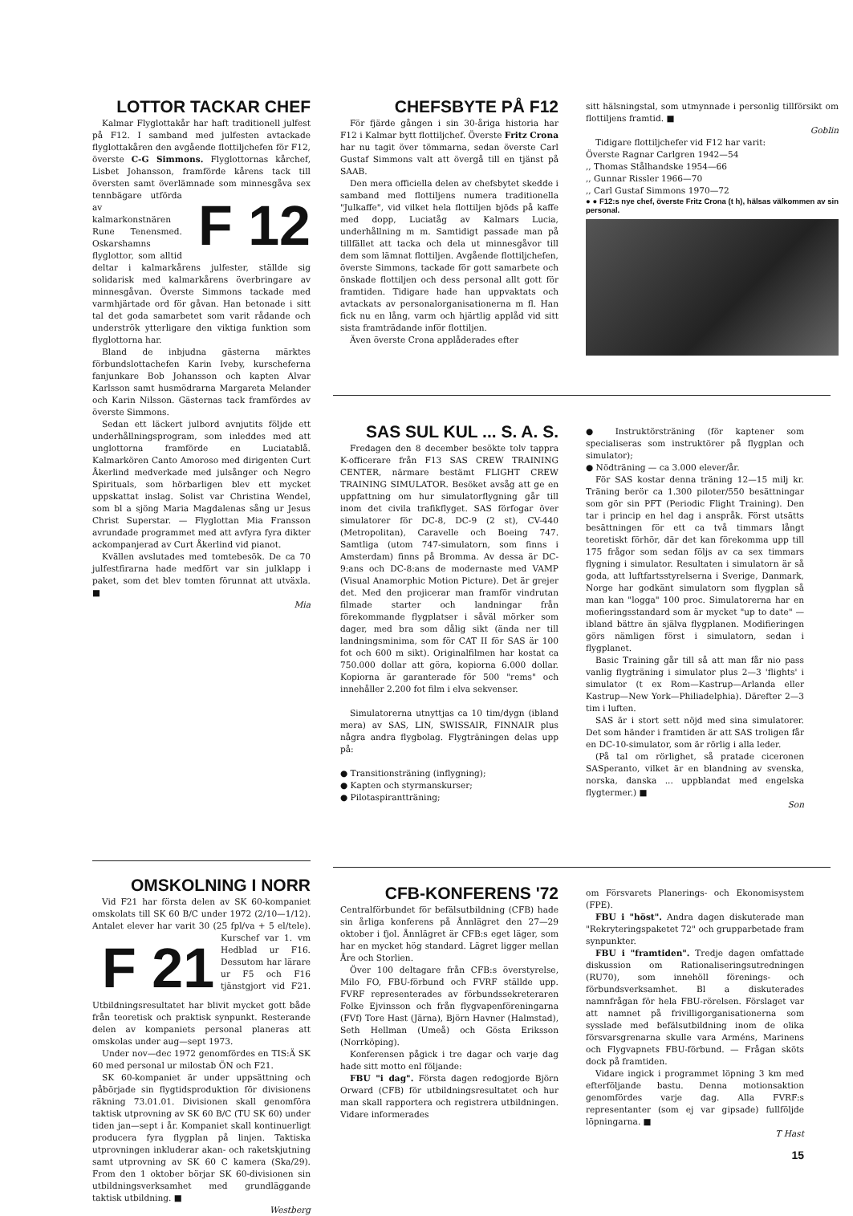LOTTOR TACKAR CHEF
Kalmar Flyglottakår har haft traditionell julfest på F12. I samband med julfesten avtackade flyglottakåren den avgående flottiljchefen för F12, överste C-G Simmons. Flyglottornas kårchef, Lisbet Johansson, framförde kårens tack till översten samt överlämnade som minnesgåva sex tennbägare utförda F 12 av kalmarkonstnären Rune Tenensmed. Oskarshamns flyglottor, som alltid deltar i kalmarkårens julfester, ställde sig solidarisk med kalmarkårens överbringare av minnesgåvan. Överste Simmons tackade med varmhjärtade ord för gåvan. Han betonade i sitt tal det goda samarbetet som varit rådande och underströk ytterligare den viktiga funktion som flyglottorna har.
Bland de inbjudna gästerna märktes förbundslottachefen Karin Iveby, kurscheferna fanjunkare Bob Johansson och kapten Alvar Karlsson samt husmödrarna Margareta Melander och Karin Nilsson. Gästernas tack framfördes av överste Simmons.
Sedan ett läckert julbord avnjutits följde ett underhållningsprogram, som inleddes med att unglottorna framförde en Luciatablå. Kalmarkören Canto Amoroso med dirigenten Curt Åkerlind medverkade med julsånger och Negro Spirituals, som hörbarligen blev ett mycket uppskattat inslag. Solist var Christina Wendel, som bl a sjöng Maria Magdalenas sång ur Jesus Christ Superstar. — Flyglottan Mia Fransson avrundade programmet med att avfyra fyra dikter ackompanjerad av Curt Åkerlind vid pianot.
Kvällen avslutades med tomtebesök. De ca 70 julfestfirarna hade medfört var sin julklapp i paket, som det blev tomten förunnat att utväxla. ■
Mia
OMSKOLNING I NORR
Vid F21 har första delen av SK 60-kompaniet omskolats till SK 60 B/C under 1972 (2/10—1/12). Antalet elever har varit 30 (25 fpl/va + 5 el/tele). Kurschef var F 21 1. vm Hedblad ur F16. Dessutom har lärare ur F5 och F16 tjänstgjort vid F21. Utbildningsresultatet har blivit mycket gott både från teoretisk och praktisk synpunkt. Resterande delen av kompaniets personal planeras att omskolas under aug—sept 1973.
Under nov—dec 1972 genomfördes en TIS:Ä SK 60 med personal ur milostab ÖN och F21.
SK 60-kompaniet är under uppsättning och påbörjade sin flygtidsproduktion för divisionens räkning 73.01.01. Divisionen skall genomföra taktisk utprovning av SK 60 B/C (TU SK 60) under tiden jan—sept i år. Kompaniet skall kontinuerligt producera fyra flygplan på linjen. Taktiska utprovningen inkluderar akan- och raketskjutning samt utprovning av SK 60 C kamera (Ska/29). From den 1 oktober börjar SK 60-divisionen sin utbildningsverksamhet med grundläggande taktisk utbildning. ■
Westberg
CHEFSBYTE PÅ F12
För fjärde gången i sin 30-åriga historia har F12 i Kalmar bytt flottiljchef. Överste Fritz Crona har nu tagit över tömmarna, sedan överste Carl Gustaf Simmons valt att övergå till en tjänst på SAAB.
Den mera officiella delen av chefsbytet skedde i samband med flottiljens numera traditionella "Julkaffe", vid vilket hela flottiljen bjöds på kaffe med dopp, Luciatåg av Kalmars Lucia, underhållning m m. Samtidigt passade man på tillfället att tacka och dela ut minnesgåvor till dem som lämnat flottiljen. Avgående flottiljchefen, överste Simmons, tackade för gott samarbete och önskade flottiljen och dess personal allt gott för framtiden. Tidigare hade han uppvaktats och avtackats av personalorganisationerna m fl. Han fick nu en lång, varm och hjärtlig applåd vid sitt sista framträdande inför flottiljen.
Även överste Crona applåderades efter
sitt hälsningstal, som utmynnade i personlig tillförsikt om flottiljens framtid. ■
Goblin
Tidigare flottiljchefer vid F12 har varit:
Överste Ragnar Carlgren 1942—54
,, Thomas Stålhandske 1954—66
,, Gunnar Rissler 1966—70
,, Carl Gustaf Simmons 1970—72
● ● F12:s nye chef, överste Fritz Crona (t h), hälsas välkommen av sin personal.
SAS SUL KUL ... S. A. S.
Fredagen den 8 december besökte tolv tappra K-officerare från F13 SAS CREW TRAINING CENTER, närmare bestämt FLIGHT CREW TRAINING SIMULATOR. Besöket avsåg att ge en uppfattning om hur simulatorflygning går till inom det civila trafikflyget. SAS förfogar över simulatorer för DC-8, DC-9 (2 st), CV-440 (Metropolitan), Caravelle och Boeing 747. Samtliga (utom 747-simulatorn, som finns i Amsterdam) finns på Bromma. Av dessa är DC-9:ans och DC-8:ans de modernaste med VAMP (Visual Anamorphic Motion Picture). Det är grejer det. Med den projicerar man framför vindrutan filmade starter och landningar från förekommande flygplatser i såväl mörker som dager, med bra som dålig sikt (ända ner till landningsminima, som för CAT II för SAS är 100 fot och 600 m sikt). Originalfilmen har kostat ca 750.000 dollar att göra, kopiorna 6.000 dollar. Kopiorna är garanterade för 500 "rems" och innehåller 2.200 fot film i elva sekvenser.
Simulatorerna utnyttjas ca 10 tim/dygn (ibland mera) av SAS, LIN, SWISSAIR, FINNAIR plus några andra flygbolag. Flygträningen delas upp på:
● Transitionsträning (inflygning);
● Kapten och styrmanskurser;
● Pilotaspirantträning;
● Instruktörsträning (för kaptener som specialiseras som instruktörer på flygplan och simulator);
● Nödträning — ca 3.000 elever/år.
För SAS kostar denna träning 12—15 milj kr. Träning berör ca 1.300 piloter/550 besättningar som gör sin PFT (Periodic Flight Training). Den tar i princip en hel dag i anspråk. Först utsätts besättningen för ett ca två timmars långt teoretiskt förhör, där det kan förekomma upp till 175 frågor som sedan följs av ca sex timmars flygning i simulator. Resultaten i simulatorn är så goda, att luftfartsstyrelserna i Sverige, Danmark, Norge har godkänt simulatorn som flygplan så man kan "logga" 100 proc. Simulatorerna har en mofieringsstandard som är mycket "up to date" — ibland bättre än själva flygplanen. Modifieringen görs nämligen först i simulatorn, sedan i flygplanet.
Basic Training går till så att man får nio pass vanlig flygträning i simulator plus 2—3 'flights' i simulator (t ex Rom—Kastrup—Arlanda eller Kastrup—New York—Philiadelphia). Därefter 2—3 tim i luften.
SAS är i stort sett nöjd med sina simulatorer. Det som händer i framtiden är att SAS troligen får en DC-10-simulator, som är rörlig i alla leder.
(På tal om rörlighet, så pratade ciceronen SASperanto, vilket är en blandning av svenska, norska, danska ... uppblandat med engelska flygtermer.) ■
Son
CFB-KONFERENS '72
Centralförbundet för befälsutbildning (CFB) hade sin årliga konferens på Ånnlägret den 27—29 oktober i fjol. Ånnlägret är CFB:s eget läger, som har en mycket hög standard. Lägret ligger mellan Åre och Storlien.
Över 100 deltagare från CFB:s överstyrelse, Milo FO, FBU-förbund och FVRF ställde upp. FVRF representerades av förbundssekreteraren Folke Ejvinsson och från flygvapenföreningarna (FVf) Tore Hast (Järna), Björn Havner (Halmstad), Seth Hellman (Umeå) och Gösta Eriksson (Norrköping).
Konferensen pågick i tre dagar och varje dag hade sitt motto enl följande:
FBU "i dag". Första dagen redogjorde Björn Orward (CFB) för utbildningsresultatet och hur man skall rapportera och registrera utbildningen. Vidare informerades
om Försvarets Planerings- och Ekonomisystem (FPE).
FBU i "höst". Andra dagen diskuterade man "Rekryteringspaketet 72" och grupparbetade fram synpunkter.
FBU i "framtiden". Tredje dagen omfattade diskussion om Rationaliseringsutredningen (RU70), som innehöll förenings- och förbundsverksamhet. Bl a diskuterades namnfrågan för hela FBU-rörelsen. Förslaget var att namnet på frivilligorganisationerna som sysslade med befälsutbildning inom de olika försvarsgrenarna skulle vara Arméns, Marinens och Flygvapnets FBU-förbund. — Frågan sköts dock på framtiden.
Vidare ingick i programmet löpning 3 km med efterföljande bastu. Denna motionsaktion genomfördes varje dag. Alla FVRF:s representanter (som ej var gipsade) fullföljde löpningarna. ■
T Hast
15